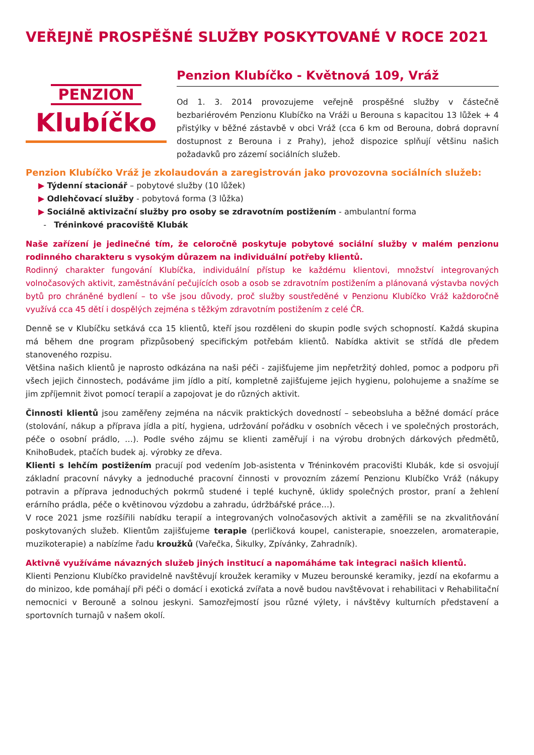VEŘEJNĚ PROSPĚŠNÉ SLUŽBY POSKYTOVANÉ V ROCE 2021
PENZION
Klubíčko
Penzion Klubíčko - Květnová 109, Vráž
Od 1. 3. 2014 provozujeme veřejně prospěšné služby v částečně bezbariérovém Penzionu Klubíčko na Vráži u Berouna s kapacitou 13 lůžek + 4 přistýlky v běžné zástavbě v obci Vráž (cca 6 km od Berouna, dobrá dopravní dostupnost z Berouna i z Prahy), jehož dispozice splňují většinu našich požadavků pro zázemí sociálních služeb.
Penzion Klubíčko Vráž je zkolaudován a zaregistrován jako provozovna sociálních služeb:
▶ Týdenní stacionář – pobytové služby (10 lůžek)
▶ Odlehčovací služby - pobytová forma (3 lůžka)
▶ Sociálně aktivizační služby pro osoby se zdravotním postižením - ambulantní forma
- Tréninkové pracoviště Klubák
Naše zařízení je jedinečné tím, že celoročně poskytuje pobytové sociální služby v malém penzionu rodinného charakteru s vysokým důrazem na individuální potřeby klientů.
Rodinný charakter fungování Klubíčka, individuální přístup ke každému klientovi, množství integrovaných volnočasových aktivit, zaměstnávání pečujících osob a osob se zdravotním postižením a plánovaná výstavba nových bytů pro chráněné bydlení – to vše jsou důvody, proč služby soustředěné v Penzionu Klubíčko Vráž každoročně využívá cca 45 dětí i dospělých zejména s těžkým zdravotním postižením z celé ČR.
Denně se v Klubíčku setkává cca 15 klientů, kteří jsou rozděleni do skupin podle svých schopností. Každá skupina má během dne program přizpůsobený specifickým potřebám klientů. Nabídka aktivit se střídá dle předem stanoveného rozpisu.
Většina našich klientů je naprosto odkázána na naši péči - zajišťujeme jim nepřetržitý dohled, pomoc a podporu při všech jejich činnostech, podáváme jim jídlo a pití, kompletně zajišťujeme jejich hygienu, polohujeme a snažíme se jim zpříjemnit život pomocí terapií a zapojovat je do různých aktivit.
Činnosti klientů jsou zaměřeny zejména na nácvik praktických dovedností – sebeobsluha a běžné domácí práce (stolování, nákup a příprava jídla a pití, hygiena, udržování pořádku v osobních věcech i ve společných prostorách, péče o osobní prádlo, …). Podle svého zájmu se klienti zaměřují i na výrobu drobných dárkových předmětů, KnihoBudek, ptačích budek aj. výrobky ze dřeva.
Klienti s lehčím postižením pracují pod vedením Job-asistenta v Tréninkovém pracovišti Klubák, kde si osvojují základní pracovní návyky a jednoduché pracovní činnosti v provozním zázemí Penzionu Klubíčko Vráž (nákupy potravin a příprava jednoduchých pokrmů studené i teplé kuchyně, úklidy společných prostor, praní a žehlení erárního prádla, péče o květinovou výzdobu a zahradu, údržbářské práce…).
V roce 2021 jsme rozšířili nabídku terapií a integrovaných volnočasových aktivit a zaměřili se na zkvalitňování poskytovaných služeb. Klientům zajišťujeme terapie (perličková koupel, canisterapie, snoezzelen, aromaterapie, muzikoterapie) a nabízíme řadu kroužků (Vařečka, Šikulky, Zpívánky, Zahradník).
Aktivně využíváme návazných služeb jiných institucí a napomáháme tak integraci našich klientů.
Klienti Penzionu Klubíčko pravidelně navštěvují kroužek keramiky v Muzeu berounské keramiky, jezdí na ekofarmu a do minizoo, kde pomáhají při péči o domácí i exotická zvířata a nově budou navštěvovat i rehabilitaci v Rehabilitační nemocnici v Berouně a solnou jeskyni. Samozřejmostí jsou různé výlety, i návštěvy kulturních představení a sportovních turnajů v našem okolí.